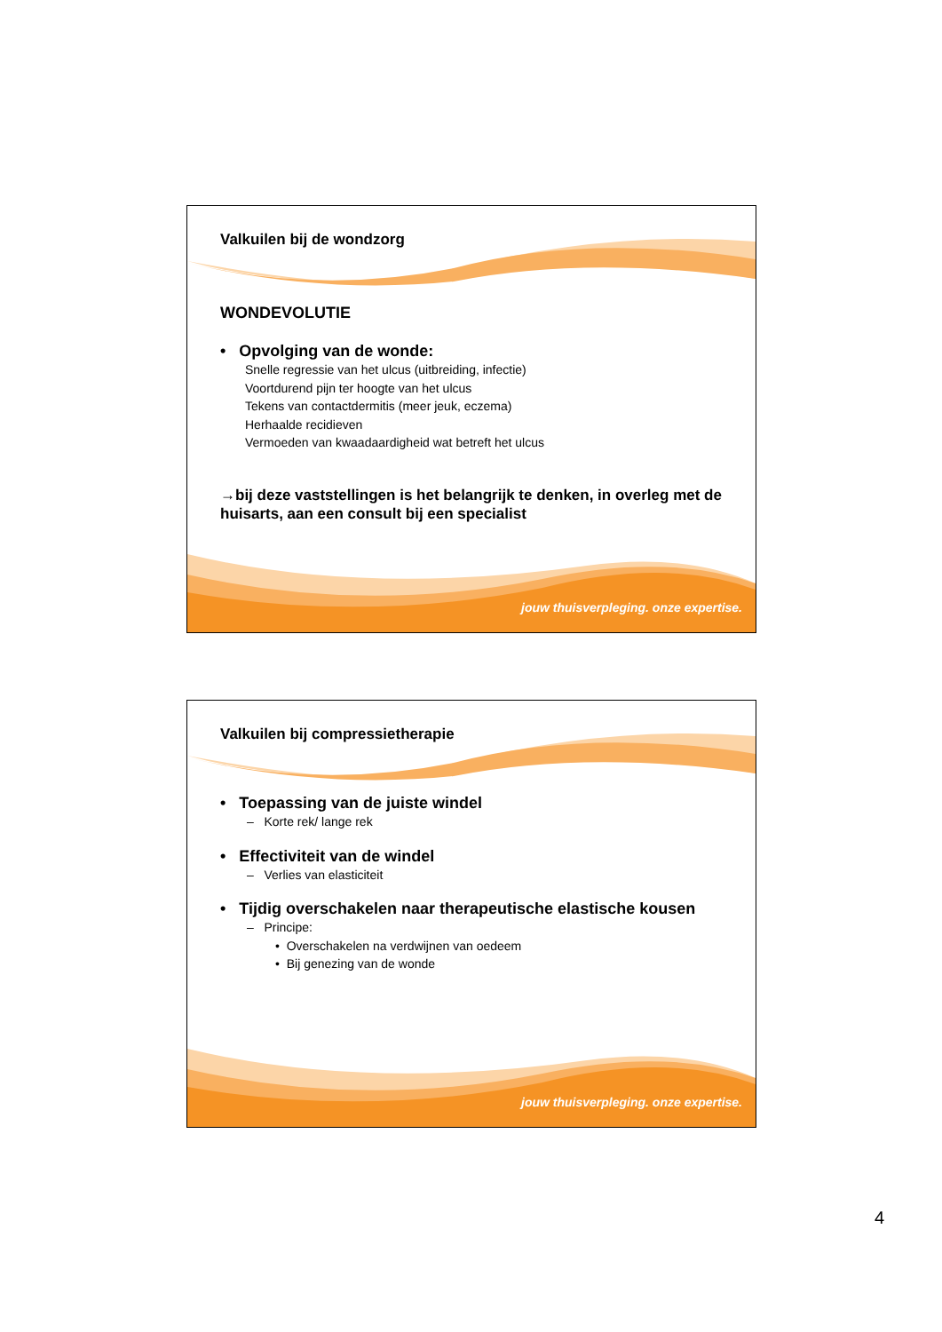Valkuilen bij de wondzorg
WONDEVOLUTIE
• Opvolging van de wonde:
Snelle regressie van het ulcus (uitbreiding, infectie)
Voortdurend pijn ter hoogte van het ulcus
Tekens van contactdermitis (meer jeuk, eczema)
Herhaalde recidieven
Vermoeden van kwaadaardigheid wat betreft het ulcus
→bij deze vaststellingen is het belangrijk te denken, in overleg met de huisarts, aan een consult bij een specialist
jouw thuisverpleging. onze expertise.
Valkuilen bij compressietherapie
• Toepassing van de juiste windel
– Korte rek/ lange rek
• Effectiviteit van de windel
– Verlies van elasticiteit
• Tijdig overschakelen naar therapeutische elastische kousen
– Principe:
• Overschakelen na verdwijnen van oedeem
• Bij genezing van de wonde
jouw thuisverpleging. onze expertise.
4